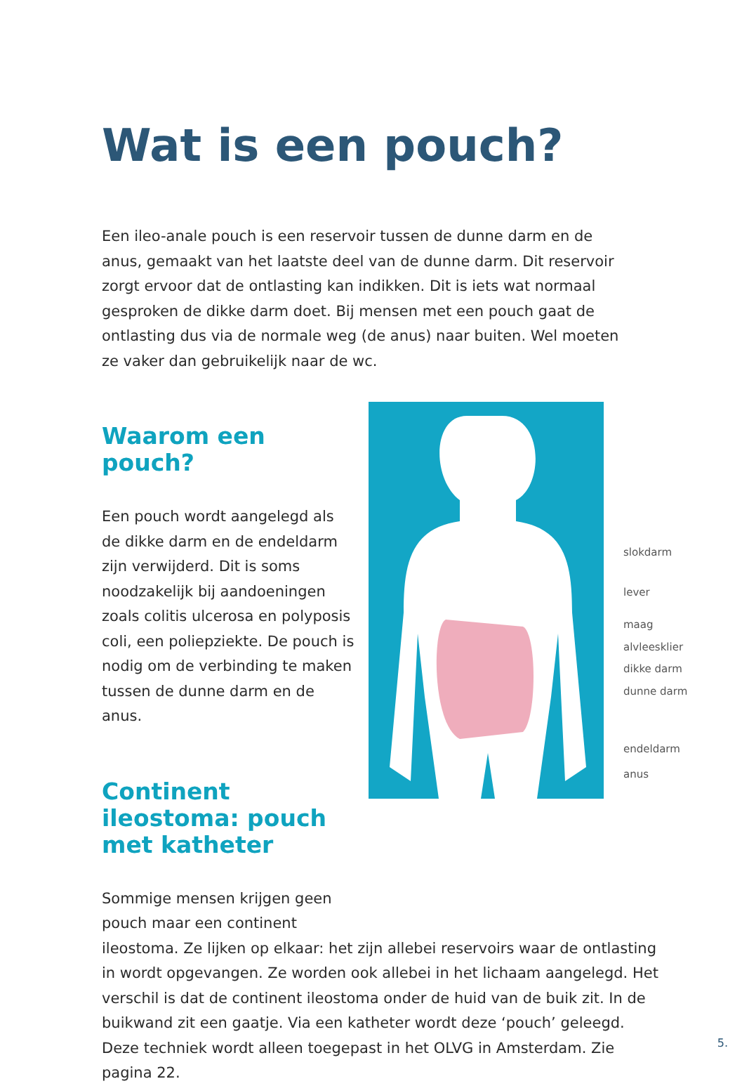Wat is een pouch?
Een ileo-anale pouch is een reservoir tussen de dunne darm en de anus, gemaakt van het laatste deel van de dunne darm. Dit reservoir zorgt ervoor dat de ontlasting kan indikken. Dit is iets wat normaal gesproken de dikke darm doet. Bij mensen met een pouch gaat de ontlasting dus via de normale weg (de anus) naar buiten. Wel moeten ze vaker dan gebruikelijk naar de wc.
Waarom een pouch?
Een pouch wordt aangelegd als de dikke darm en de endeldarm zijn verwijderd. Dit is soms noodzakelijk bij aandoeningen zoals colitis ulcerosa en polyposis coli, een poliepziekte. De pouch is nodig om de verbinding te maken tussen de dunne darm en de anus.
Continent ileostoma: pouch met katheter
Sommige mensen krijgen geen pouch maar een continent
slokdarm
lever
maag
alvleesklier
dikke darm
dunne darm
endeldarm
anus
ileostoma. Ze lijken op elkaar: het zijn allebei reservoirs waar de ontlasting in wordt opgevangen. Ze worden ook allebei in het lichaam aangelegd. Het verschil is dat de continent ileostoma onder de huid van de buik zit. In de buikwand zit een gaatje. Via een katheter wordt deze ‘pouch’ geleegd. Deze techniek wordt alleen toegepast in het OLVG in Amsterdam. Zie pagina 22.
5.